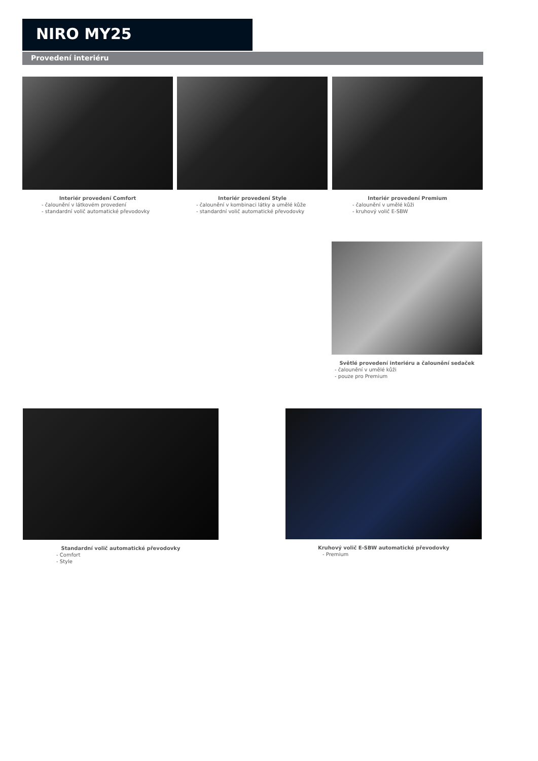NIRO MY25
Provedení interiéru
Interiér provedení Comfort
- čalounění v látkovém provedení
- standardní volič automatické převodovky
Interiér provedení Style
- čalounění v kombinaci látky a umělé kůže
- standardní volič automatické převodovky
Interiér provedení Premium
- čalounění v umělé kůži
- kruhový volič E-SBW
Světlé provedení interiéru a čalounění sedaček
- čalounění v umělé kůži
- pouze pro Premium
Standardní volič automatické převodovky
- Comfort
- Style
Kruhový volič E-SBW automatické převodovky
- Premium